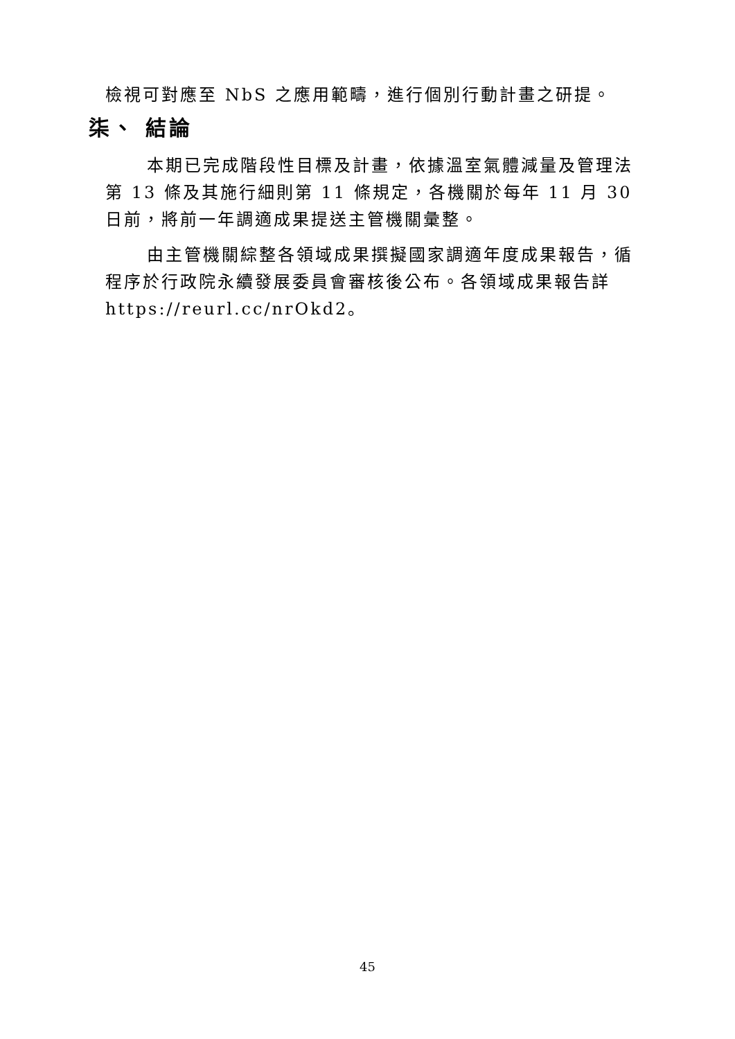檢視可對應至 NbS 之應用範疇，進行個別行動計畫之研提。
柒、 結論
本期已完成階段性目標及計畫，依據溫室氣體減量及管理法第 13 條及其施行細則第 11 條規定，各機關於每年 11 月 30 日前，將前一年調適成果提送主管機關彙整。
由主管機關綜整各領域成果撰擬國家調適年度成果報告，循程序於行政院永續發展委員會審核後公布。各領域成果報告詳 https://reurl.cc/nrOkd2。
45